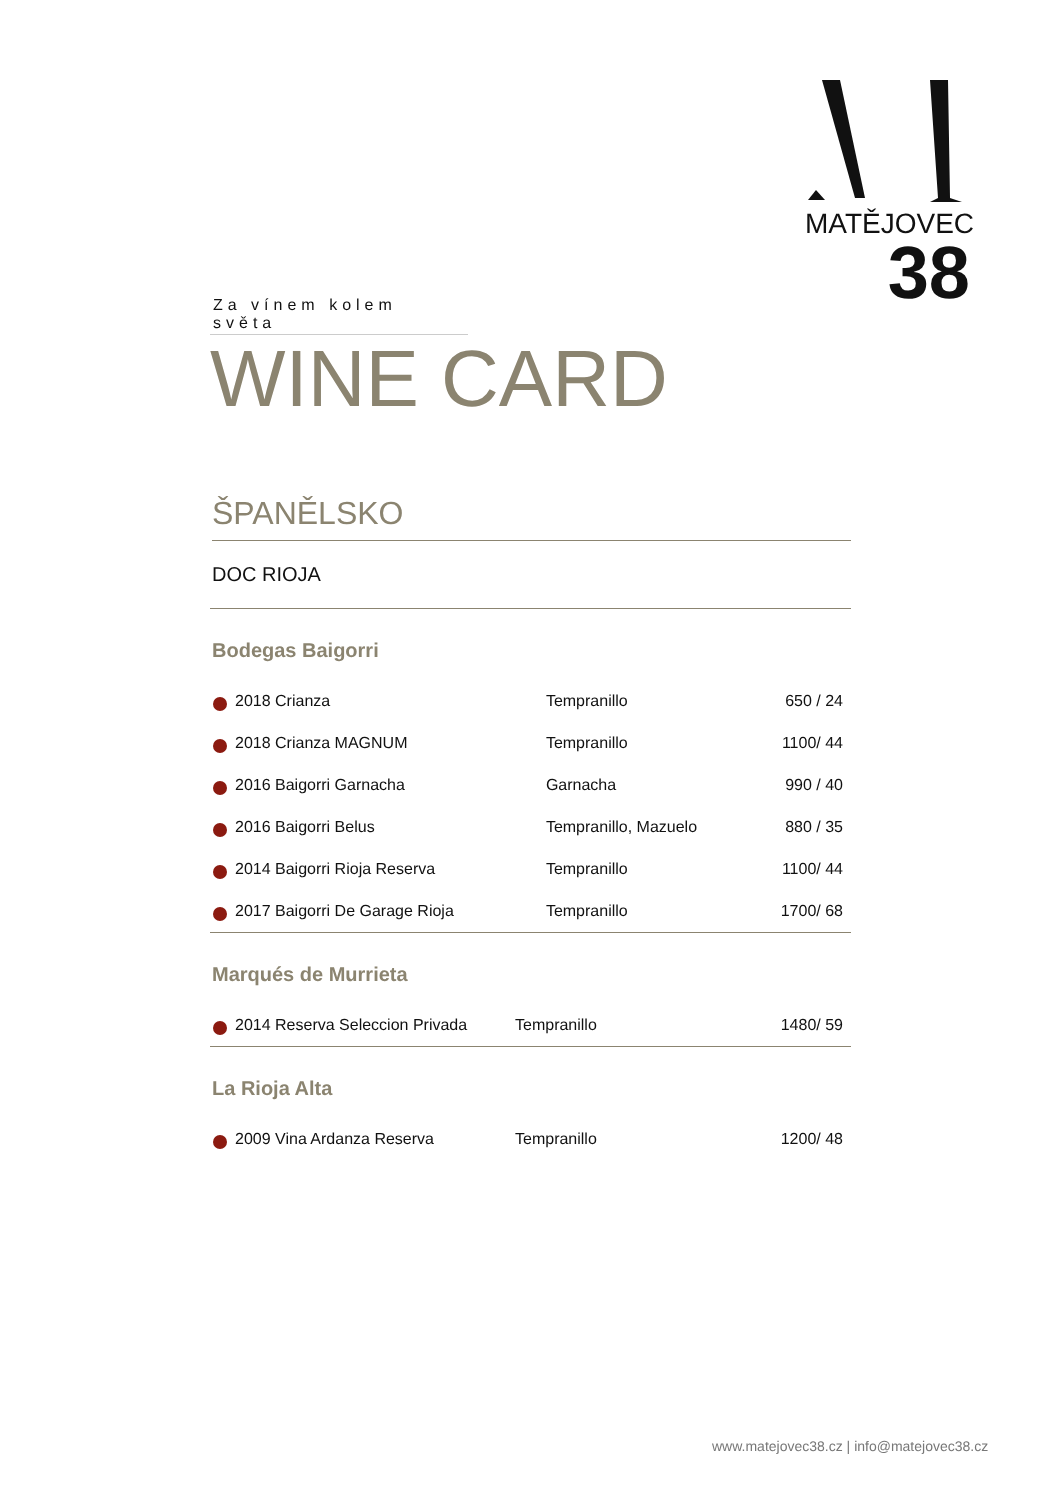MATĚJOVEC
38
Za vínem kolem světa
WINE CARD
ŠPANĚLSKO
DOC RIOJA
Bodegas Baigorri
| 2018 Crianza | Tempranillo | 650 / 24 |
| 2018 Crianza MAGNUM | Tempranillo | 1100/ 44 |
| 2016 Baigorri Garnacha | Garnacha | 990 / 40 |
| 2016 Baigorri Belus | Tempranillo, Mazuelo | 880 / 35 |
| 2014 Baigorri Rioja Reserva | Tempranillo | 1100/ 44 |
| 2017 Baigorri De Garage Rioja | Tempranillo | 1700/ 68 |
Marqués de Murrieta
| 2014 Reserva Seleccion Privada | Tempranillo | 1480/ 59 |
La Rioja Alta
| 2009 Vina Ardanza Reserva | Tempranillo | 1200/ 48 |
www.matejovec38.cz | info@matejovec38.cz